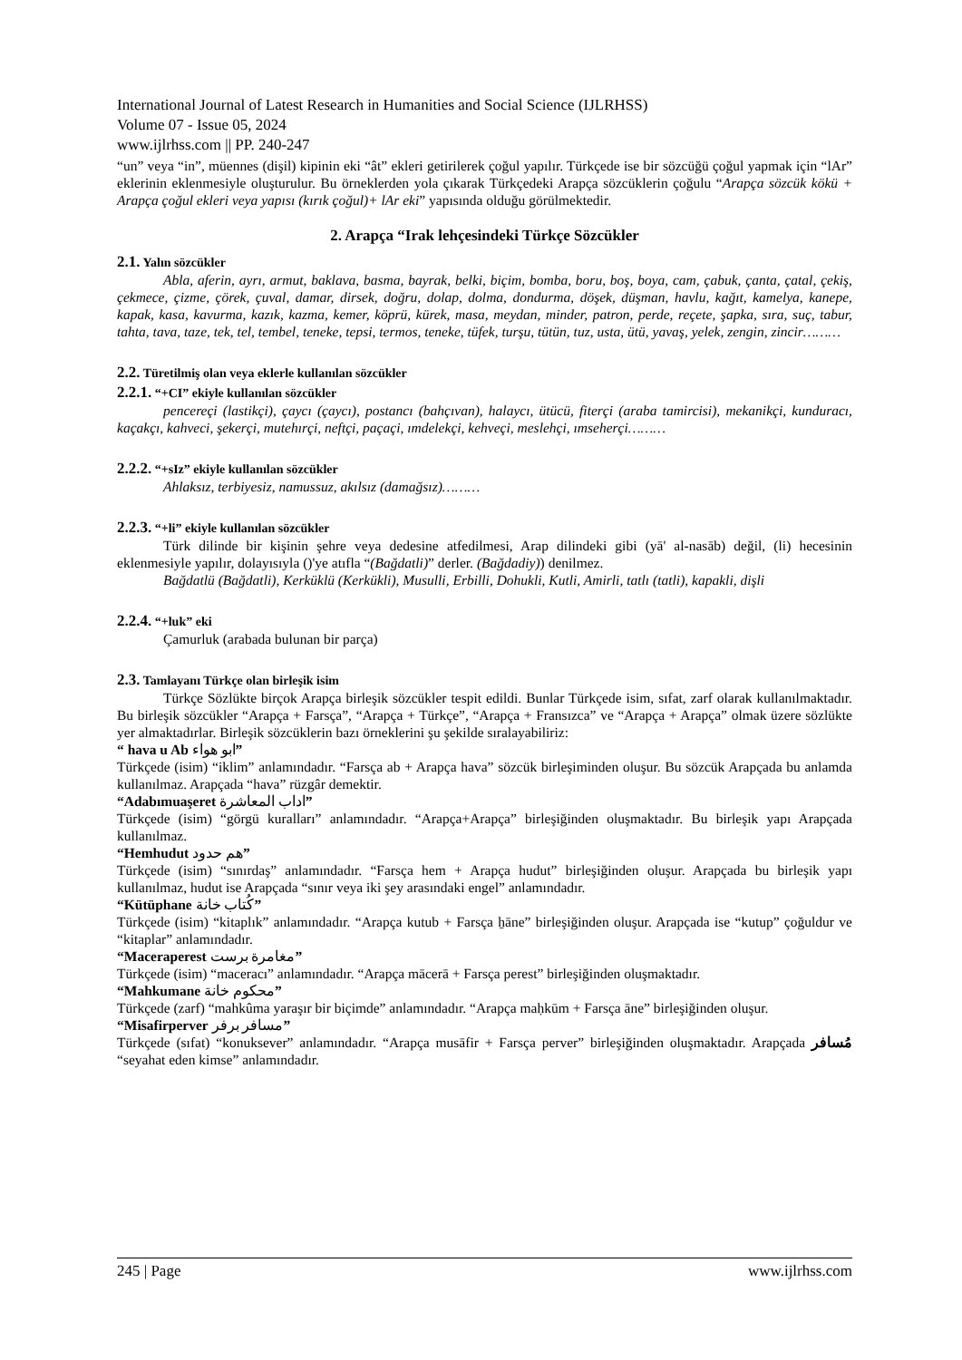International Journal of Latest Research in Humanities and Social Science (IJLRHSS)
Volume 07 - Issue 05, 2024
www.ijlrhss.com || PP. 240-247
“un” veya “in”, müennes (dişil) kipinin eki “ât” ekleri getirilerek çoğul yapılır. Türkçede ise bir sözcüğü çoğul yapmak için “lAr” eklerinin eklenmesiyle oluşturulur. Bu örneklerden yola çıkarak Türkçedeki Arapça sözcüklerin çoğulu “Arapça sözcük kökü + Arapça çoğul ekleri veya yapısı (kırık çoğul)+ lAr eki” yapısında olduğu görülmektedir.
2. Arapça “Irak lehçesindeki Türkçe Sözcükler
2.1. Yalın sözcükler
Abla, aferin, ayrı, armut, baklava, basma, bayrak, belki, biçim, bomba, boru, boş, boya, cam, çabuk, çanta, çatal, çekiş, çekmece, çizme, çörek, çuval, damar, dirsek, doğru, dolap, dolma, dondurma, döşek, düşman, havlu, kağıt, kamelya, kanepe, kapak, kasa, kavurma, kazık, kazma, kemer, köprü, kürek, masa, meydan, minder, patron, perde, reçete, şapka, sıra, suç, tabur, tahta, tava, taze, tek, tel, tembel, teneke, tepsi, termos, teneke, tüfek, turşu, tütün, tuz, usta, ütü, yavaş, yelek, zengin, zincir………
2.2. Türetilmiş olan veya eklerle kullanılan sözcükler
2.2.1. “+CI” ekiyle kullanılan sözcükler
pencereçi (lastikçi), çaycı (çaycı), postancı (bahçıvan), halaycı, ütücü, fiterçi (araba tamircisi), mekanikçi, kunduracı, kaçakçı, kahveci, şekerçi, mutehırçi, neftçi, paçaçi, ımdelekçi, kehveçi, meslehçi, ımseherçi………
2.2.2. “+sIz” ekiyle kullanılan sözcükler
Ahlaksız, terbiyesiz, namussuz, akılsız (damağsız)………
2.2.3. “+li” ekiyle kullanılan sözcükler
Türk dilinde bir kişinin şehre veya dedesine atfedilmesi, Arap dilindeki gibi (yā' al-nasāb) değil, (li) hecesinin eklenmesiyle yapılır, dolayısıyla ()'ye atıfla “(Bağdatli)” derler. (Bağdadiy)) denilmez.
Bağdatlü (Bağdatli), Kerküklü (Kerkükli), Musulli, Erbilli, Dohukli, Kutli, Amirli, tatlı (tatli), kapakli, dişli
2.2.4. “+luk” eki
Çamurluk (arabada bulunan bir parça)
2.3. Tamlayanı Türkçe olan birleşik isim
Türkçe Sözlükte birçok Arapça birleşik sözcükler tespit edildi. Bunlar Türkçede isim, sıfat, zarf olarak kullanılmaktadır. Bu birleşik sözcükler “Arapça + Farsça”, “Arapça + Türkçe”, “Arapça + Fransızca” ve “Arapça + Arapça” olmak üzere sözlükte yer almaktadırlar. Birleşik sözcüklerin bazı örneklerini şu şekilde sıralayabiliriz:
“ hava u Ab ابو هواء”
Türkçede (isim) “iklim” anlamındadır. “Farsça ab + Arapça hava” sözcük birleşiminden oluşur. Bu sözcük Arapçada bu anlamda kullanılmaz. Arapçada “hava” rüzgâr demektir.
“Adabımuaşeret اداب المعاشرة”
Türkçede (isim) “görgü kuralları” anlamındadır. “Arapça+Arapça” birleşiğinden oluşmaktadır. Bu birleşik yapı Arapçada kullanılmaz.
“Hemhudut هم حدود”
Türkçede (isim) “sınırdaş” anlamındadır. “Farsça hem + Arapça hudut” birleşiğinden oluşur. Arapçada bu birleşik yapı kullanılmaz, hudut ise Arapçada “sınır veya iki şey arasındaki engel” anlamındadır.
“Kütüphane كُتاب خانة”
Türkçede (isim) “kitaplık” anlamındadır. “Arapça kutub + Farsça ẖāne” birleşiğinden oluşur. Arapçada ise “kutup” çoğuldur ve “kitaplar” anlamındadır.
“Maceraperest مغامرة برست”
Türkçede (isim) “maceracı” anlamındadır. “Arapça mācerā + Farsça perest” birleşiğinden oluşmaktadır.
“Mahkumane محكوم خانة”
Türkçede (zarf) “mahkûma yaraşır bir biçimde” anlamındadır. “Arapça maḥkūm + Farsça āne” birleşiğinden oluşur.
“Misafirperver مسافر برفر”
Türkçede (sıfat) “konuksever” anlamındadır. “Arapça musāfir + Farsça perver” birleşiğinden oluşmaktadır. Arapçada مُسافر “seyahat eden kimse” anlamındadır.
245 | Page www.ijlrhss.com